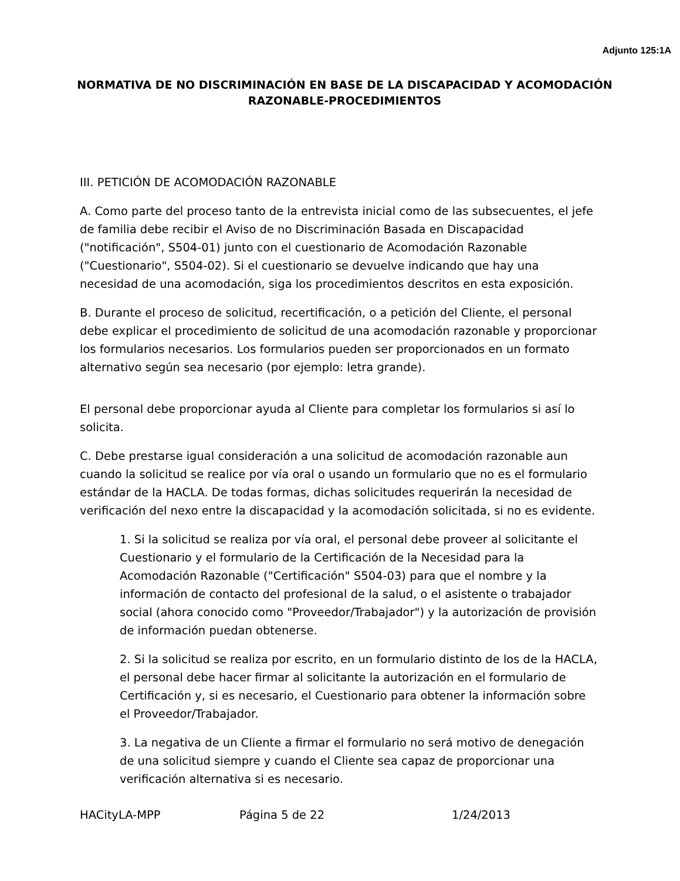Adjunto 125:1A
NORMATIVA DE NO DISCRIMINACIÓN EN BASE DE LA DISCAPACIDAD Y ACOMODACIÓN RAZONABLE-PROCEDIMIENTOS
III. PETICIÓN DE ACOMODACIÓN RAZONABLE
A. Como parte del proceso tanto de la entrevista inicial como de las subsecuentes, el jefe de familia debe recibir el Aviso de no Discriminación Basada en Discapacidad ("notificación", S504-01) junto con el cuestionario de Acomodación Razonable ("Cuestionario", S504-02). Si el cuestionario se devuelve indicando que hay una necesidad de una acomodación, siga los procedimientos descritos en esta exposición.
B. Durante el proceso de solicitud, recertificación, o a petición del Cliente, el personal debe explicar el procedimiento de solicitud de una acomodación razonable y proporcionar los formularios necesarios. Los formularios pueden ser proporcionados en un formato alternativo según sea necesario (por ejemplo: letra grande).
El personal debe proporcionar ayuda al Cliente para completar los formularios si así lo solicita.
C. Debe prestarse igual consideración a una solicitud de acomodación razonable aun cuando la solicitud se realice por vía oral o usando un formulario que no es el formulario estándar de la HACLA. De todas formas, dichas solicitudes requerirán la necesidad de verificación del nexo entre la discapacidad y la acomodación solicitada, si no es evidente.
1. Si la solicitud se realiza por vía oral, el personal debe proveer al solicitante el Cuestionario y el formulario de la Certificación de la Necesidad para la Acomodación Razonable ("Certificación" S504-03) para que el nombre y la información de contacto del profesional de la salud, o el asistente o trabajador social (ahora conocido como "Proveedor/Trabajador") y la autorización de provisión de información puedan obtenerse.
2. Si la solicitud se realiza por escrito, en un formulario distinto de los de la HACLA, el personal debe hacer firmar al solicitante la autorización en el formulario de Certificación y, si es necesario, el Cuestionario para obtener la información sobre el Proveedor/Trabajador.
3. La negativa de un Cliente a firmar el formulario no será motivo de denegación de una solicitud siempre y cuando el Cliente sea capaz de proporcionar una verificación alternativa si es necesario.
HACityLA-MPP Página 5 de 22 1/24/2013